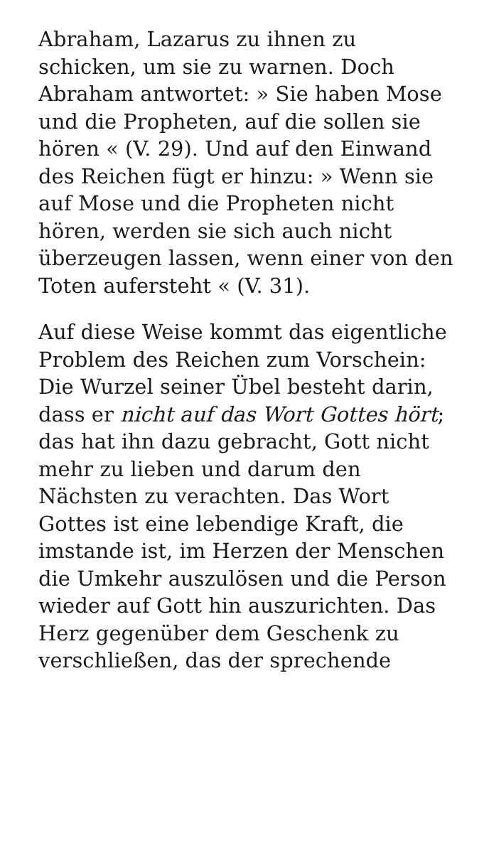Abraham, Lazarus zu ihnen zu schicken, um sie zu warnen. Doch Abraham antwortet: » Sie haben Mose und die Propheten, auf die sollen sie hören « (V. 29). Und auf den Einwand des Reichen fügt er hinzu: » Wenn sie auf Mose und die Propheten nicht hören, werden sie sich auch nicht überzeugen lassen, wenn einer von den Toten aufersteht « (V. 31).
Auf diese Weise kommt das eigentliche Problem des Reichen zum Vorschein: Die Wurzel seiner Übel besteht darin, dass er nicht auf das Wort Gottes hört; das hat ihn dazu gebracht, Gott nicht mehr zu lieben und darum den Nächsten zu verachten. Das Wort Gottes ist eine lebendige Kraft, die imstande ist, im Herzen der Menschen die Umkehr auszulösen und die Person wieder auf Gott hin auszurichten. Das Herz gegenüber dem Geschenk zu verschließen, das der sprechende